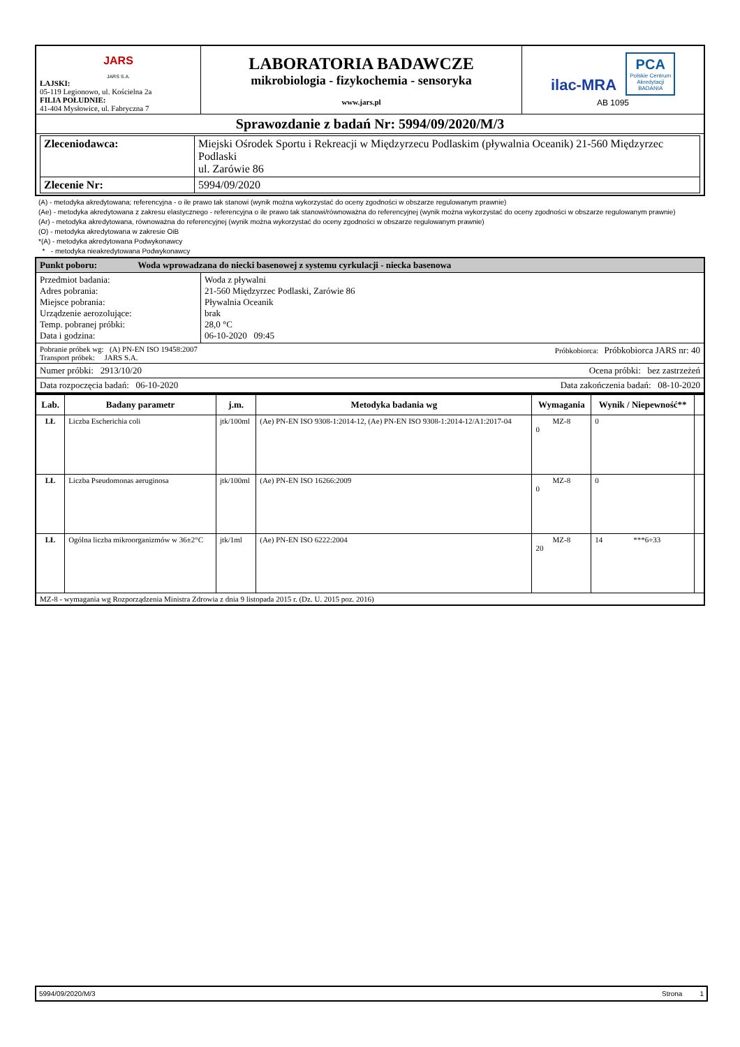| JARS JARS S.A. ŁAJSKI: 05-119 Legionowo, ul. Kościelna 2a FILIA POŁUDNIE: 41-404 Mysłowice, ul. Fabryczna 7 | LABORATORIA BADAWCZE mikrobiologia - fizykochemia - sensoryka www.jars.pl | ilac-MRA PCA Polskie Centrum Akredytacji BADANIA AB 1095 |
| Sprawozdanie z badań Nr: 5994/09/2020/M/3 | | |
| / Zleceniodawca: / Miejski Ośrodek Sportu i Rekreacji w Międzyrzecu Podlaskim (pływalnia Oceanik) 21-560 Międzyrzec Podlaski ul. Zarówie 86 / / Zlecenie Nr: / 5994/09/2020 / | | |
(A) - metodyka akredytowana; referencyjna - o ile prawo tak stanowi (wynik można wykorzystać do oceny zgodności w obszarze regulowanym prawnie)
(Ae) - metodyka akredytowana z zakresu elastycznego - referencyjna o ile prawo tak stanowi/równoważna do referencyjnej (wynik można wykorzystać do oceny zgodności w obszarze regulowanym prawnie)
(Ar) - metodyka akredytowana, równoważna do referencyjnej (wynik można wykorzystać do oceny zgodności w obszarze regulowanym prawnie)
(O) - metodyka akredytowana w zakresie OiB
*(A) - metodyka akredytowana Podwykonawcy
* - metodyka nieakredytowana Podwykonawcy
| Punkt poboru: Woda wprowadzana do niecki basenowej z systemu cyrkulacji - niecka basenowa | |
| Przedmiot badania: Adres pobrania: Miejsce pobrania: Urządzenie aerozolujące: Temp. pobranej próbki: Data i godzina: | Woda z pływalni 21-560 Międzyrzec Podlaski, Zarówie 86 Pływalnia Oceanik brak 28,0 °C 06-10-2020 09:45 |
| Próbkobiorca: Próbkobiorca JARS nr: 40 Pobranie próbek wg: (A) PN-EN ISO 19458:2007 Transport próbek: JARS S.A. | |
| Ocena próbki: bez zastrzeżeń Numer próbki: 2913/10/20 | |
| Data zakończenia badań: 08-10-2020 Data rozpoczęcia badań: 06-10-2020 | |
| Lab. | Badany parametr | j.m. | Metodyka badania wg | Wymagania | Wynik / Niepewność** | |
| --- | --- | --- | --- | --- | --- | --- |
| LŁ | Liczba Escherichia coli | jtk/100ml | (Ae) PN-EN ISO 9308-1:2014-12, (Ae) PN-EN ISO 9308-1:2014-12/A1:2017-04 | MZ-8 0 | 0 | |
| LŁ | Liczba Pseudomonas aeruginosa | jtk/100ml | (Ae) PN-EN ISO 16266:2009 | MZ-8 0 | 0 | |
| LŁ | Ogólna liczba mikroorganizmów w 36±2°C | jtk/1ml | (Ae) PN-EN ISO 6222:2004 | MZ-8 20 | 14 ***6÷33 | |
| MZ-8 - wymagania wg Rozporządzenia Ministra Zdrowia z dnia 9 listopada 2015 r. (Dz. U. 2015 poz. 2016) | | | | | | |
5994/09/2020/M/3 Strona 1